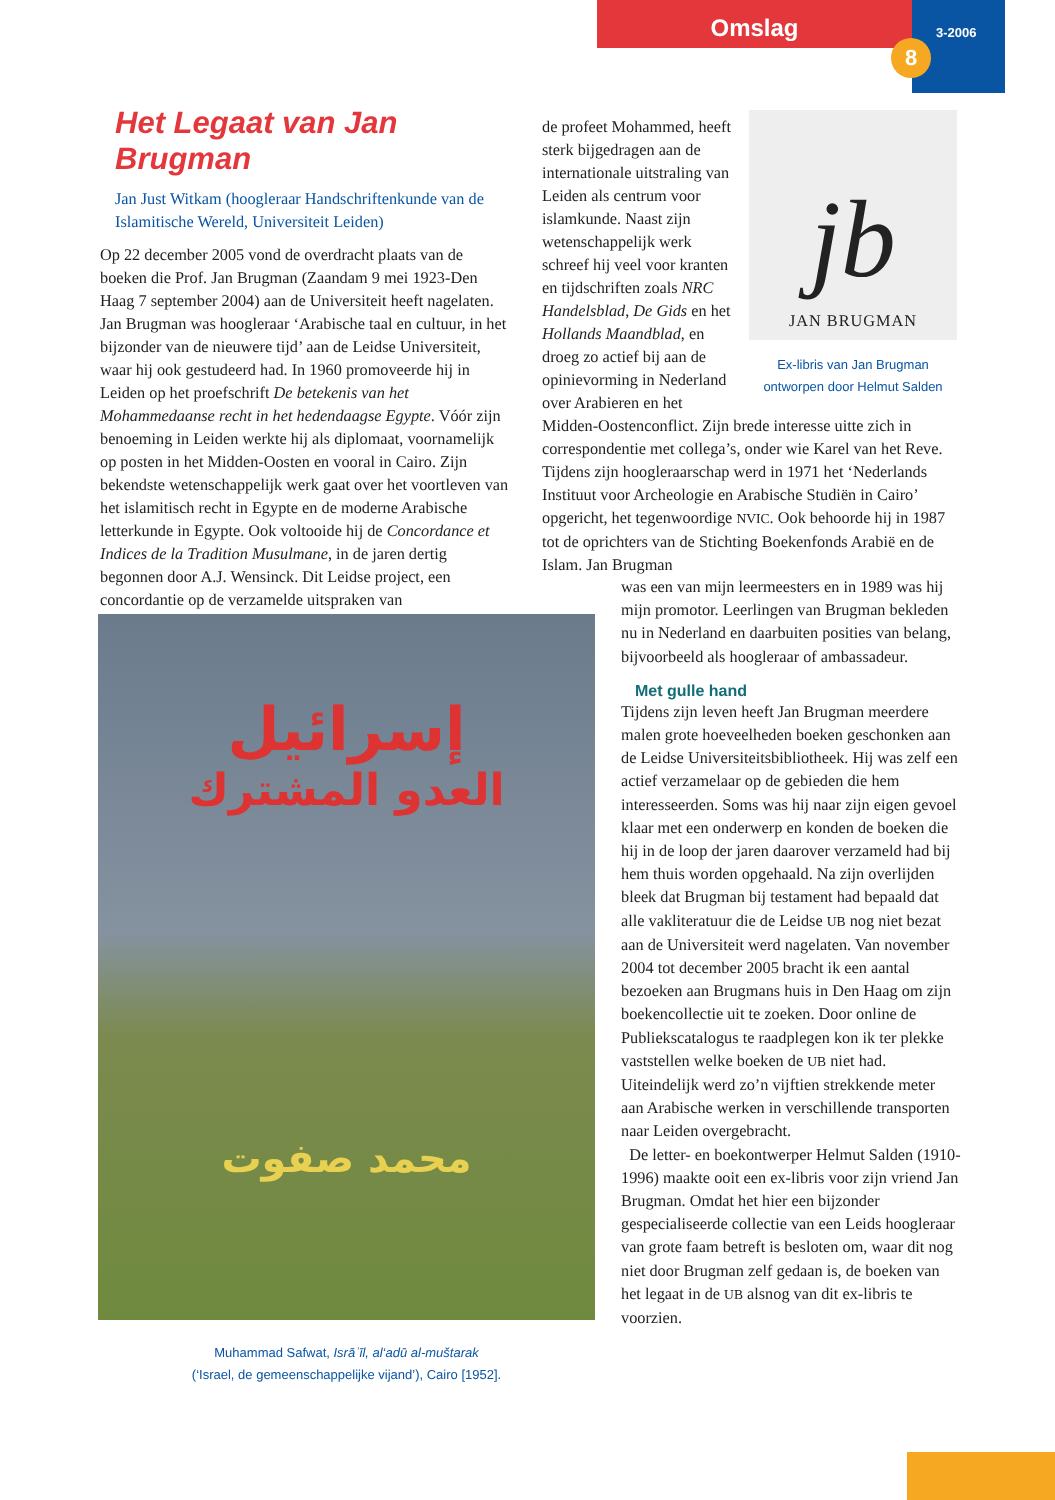Omslag
3-2006
8
Het Legaat van Jan Brugman
Jan Just Witkam (hoogleraar Handschriftenkunde van de Islamitische Wereld, Universiteit Leiden)
Op 22 december 2005 vond de overdracht plaats van de boeken die Prof. Jan Brugman (Zaandam 9 mei 1923-Den Haag 7 september 2004) aan de Universiteit heeft nagelaten. Jan Brugman was hoogleraar ‘Arabische taal en cultuur, in het bijzonder van de nieuwere tijd’ aan de Leidse Universiteit, waar hij ook gestudeerd had. In 1960 promoveerde hij in Leiden op het proefschrift De betekenis van het Mohammedaanse recht in het hedendaagse Egypte. Vóór zijn benoeming in Leiden werkte hij als diplomaat, voornamelijk op posten in het Midden-Oosten en vooral in Cairo. Zijn bekendste wetenschappelijk werk gaat over het voortleven van het islamitisch recht in Egypte en de moderne Arabische letterkunde in Egypte. Ook voltooide hij de Concordance et Indices de la Tradition Musulmane, in de jaren dertig begonnen door A.J. Wensinck. Dit Leidse project, een concordantie op de verzamelde uitspraken van
jb
JAN BRUGMAN
Ex-libris van Jan Brugman
ontworpen door Helmut Salden
de profeet Mohammed, heeft sterk bijgedragen aan de internationale uitstraling van Leiden als centrum voor islamkunde. Naast zijn wetenschappelijk werk schreef hij veel voor kranten en tijdschriften zoals NRC Handelsblad, De Gids en het Hollands Maandblad, en droeg zo actief bij aan de opinievorming in Nederland over Arabieren en het Midden-Oostenconflict. Zijn brede interesse uitte zich in correspondentie met collega’s, onder wie Karel van het Reve. Tijdens zijn hoogleraarschap werd in 1971 het ‘Nederlands Instituut voor Archeologie en Arabische Studiën in Cairo’ opgericht, het tegenwoordige NVIC. Ook behoorde hij in 1987 tot de oprichters van de Stichting Boekenfonds Arabië en de Islam. Jan Brugman
was een van mijn leermeesters en in 1989 was hij mijn promotor. Leerlingen van Brugman bekleden nu in Nederland en daarbuiten posities van belang, bijvoorbeeld als hoogleraar of ambassadeur.
Met gulle hand
Tijdens zijn leven heeft Jan Brugman meerdere malen grote hoeveelheden boeken geschonken aan de Leidse Universiteitsbibliotheek. Hij was zelf een actief verzamelaar op de gebieden die hem interesseerden. Soms was hij naar zijn eigen gevoel klaar met een onderwerp en konden de boeken die hij in de loop der jaren daarover verzameld had bij hem thuis worden opgehaald. Na zijn overlijden bleek dat Brugman bij testament had bepaald dat alle vakliteratuur die de Leidse UB nog niet bezat aan de Universiteit werd nagelaten. Van november 2004 tot december 2005 bracht ik een aantal bezoeken aan Brugmans huis in Den Haag om zijn boekencollectie uit te zoeken. Door online de Publiekscatalogus te raadplegen kon ik ter plekke vaststellen welke boeken de UB niet had. Uiteindelijk werd zo’n vijftien strekkende meter aan Arabische werken in verschillende transporten naar Leiden overgebracht.
De letter- en boekontwerper Helmut Salden (1910-1996) maakte ooit een ex-libris voor zijn vriend Jan Brugman. Omdat het hier een bijzonder gespecialiseerde collectie van een Leids hoogleraar van grote faam betreft is besloten om, waar dit nog niet door Brugman zelf gedaan is, de boeken van het legaat in de UB alsnog van dit ex-libris te voorzien.
إسرائيل
العدو المشترك
محمد صفوت
Muhammad Safwat, Isrāʾīl, al‘adū al-muštarak
(‘Israel, de gemeenschappelijke vijand’), Cairo [1952].